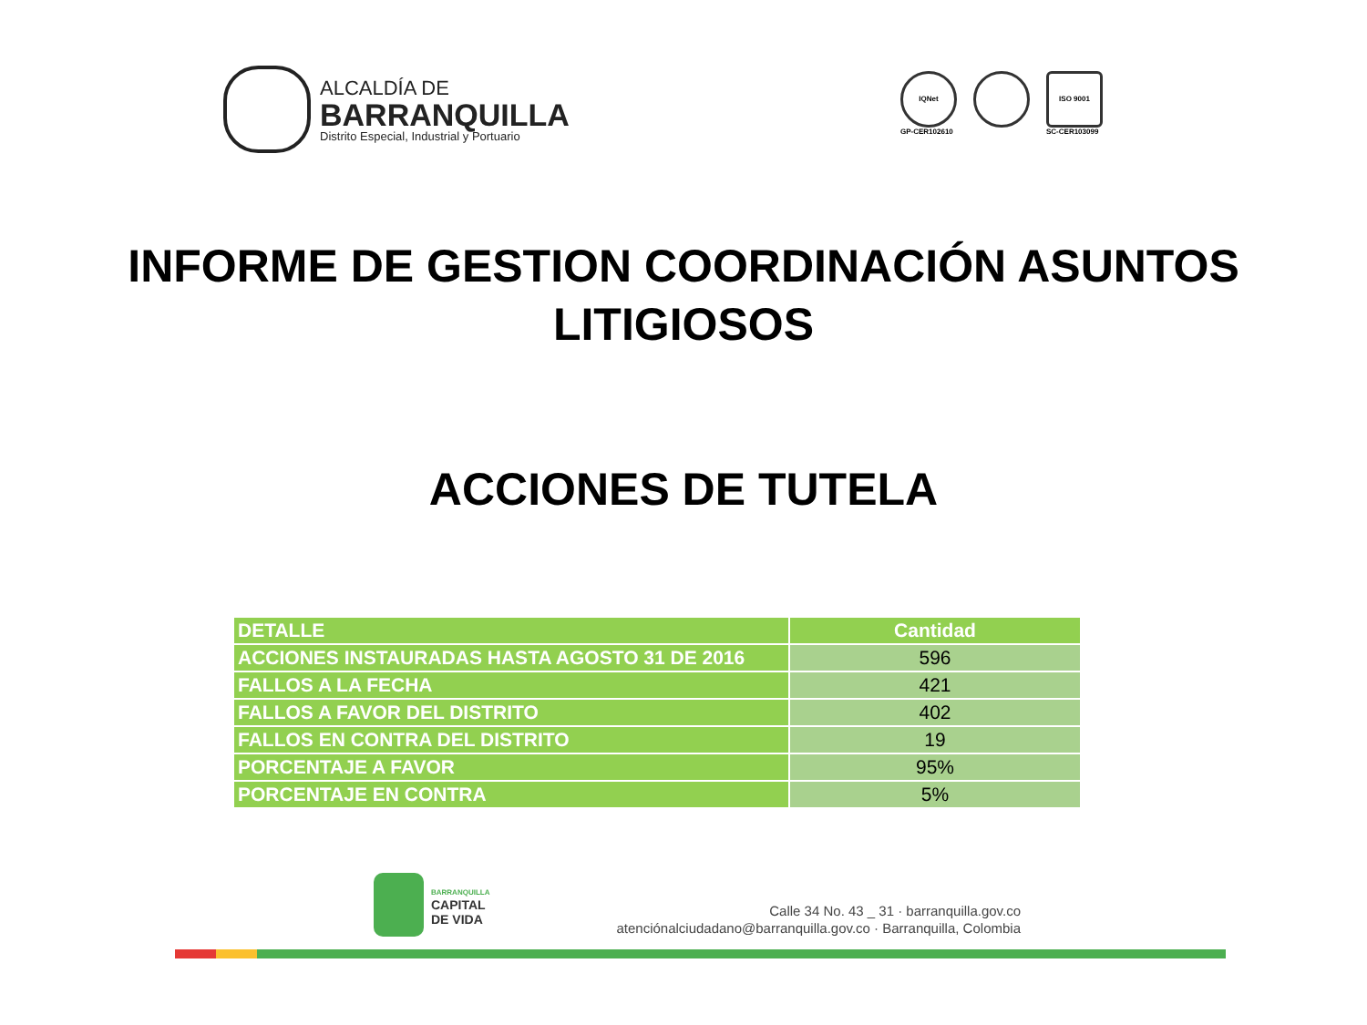ALCALDÍA DE
BARRANQUILLA
Distrito Especial, Industrial y Portuario
IQNet
GP-CER102610
ISO 9001
SC-CER103099
INFORME DE GESTION COORDINACIÓN ASUNTOS LITIGIOSOS
ACCIONES DE TUTELA
| DETALLE | Cantidad |
| --- | --- |
| ACCIONES INSTAURADAS HASTA AGOSTO 31 DE 2016 | 596 |
| FALLOS A LA FECHA | 421 |
| FALLOS A FAVOR DEL DISTRITO | 402 |
| FALLOS EN CONTRA DEL DISTRITO | 19 |
| PORCENTAJE A FAVOR | 95% |
| PORCENTAJE EN CONTRA | 5% |
BARRANQUILLA
CAPITAL
DE VIDA
Calle 34 No. 43 _ 31 · barranquilla.gov.co
atenciónalciudadano@barranquilla.gov.co · Barranquilla, Colombia